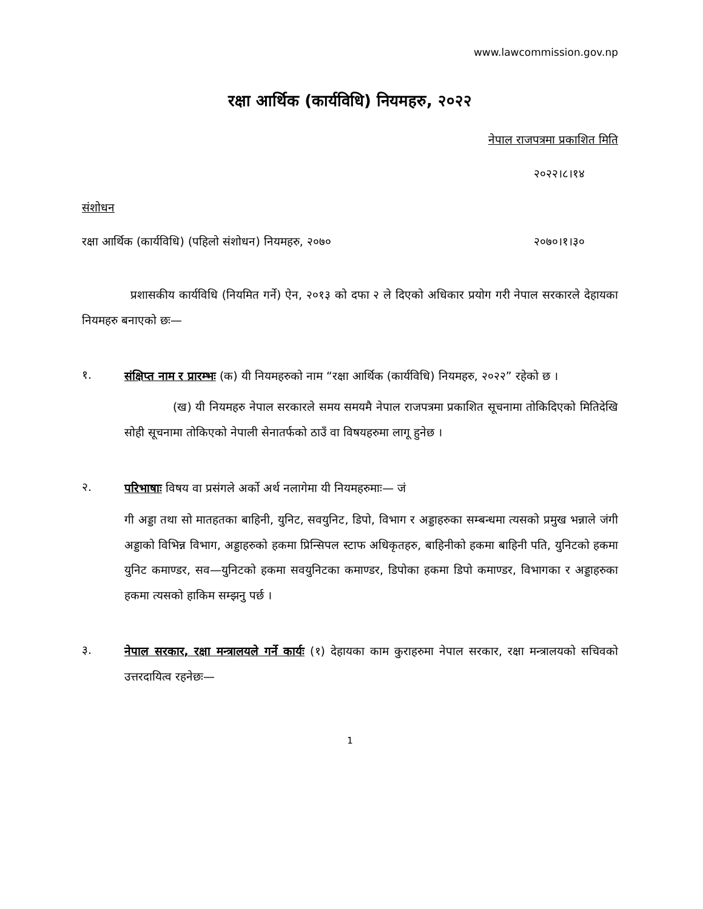www.lawcommission.gov.np
रक्षा आर्थिक (कार्यविधि) नियमहरु, २०२२
नेपाल राजपत्रमा प्रकाशित मिति
२०२२।८।१४
संशोधन
रक्षा आर्थिक (कार्यविधि) (पहिलो संशोधन) नियमहरु, २०७० २०७०।१।३०
प्रशासकीय कार्यविधि (नियमित गर्ने) ऐन, २०१३ को दफा २ ले दिएको अधिकार प्रयोग गरी नेपाल सरकारले देहायका नियमहरु बनाएको छः—
१.
संक्षिप्त नाम र प्रारम्भः (क) यी नियमहरुको नाम “रक्षा आर्थिक (कार्यविधि) नियमहरु, २०२२” रहेको छ ।
(ख) यी नियमहरु नेपाल सरकारले समय समयमै नेपाल राजपत्रमा प्रकाशित सूचनामा तोकिदिएको मितिदेखि सोही सूचनामा तोकिएको नेपाली सेनातर्फको ठाउँ वा विषयहरुमा लागू हुनेछ ।
२.
परिभाषाः विषय वा प्रसंगले अर्को अर्थ नलागेमा यी नियमहरुमाः— जं
गी अड्डा तथा सो मातहतका बाहिनी, युनिट, सवयुनिट, डिपो, विभाग र अड्डाहरुका सम्बन्धमा त्यसको प्रमुख भन्नाले जंगी अड्डाको विभिन्न विभाग, अड्डाहरुको हकमा प्रिन्सिपल स्टाफ अधिकृतहरु, बाहिनीको हकमा बाहिनी पति, युनिटको हकमा युनिट कमाण्डर, सव—युनिटको हकमा सवयुनिटका कमाण्डर, डिपोका हकमा डिपो कमाण्डर, विभागका र अड्डाहरुका हकमा त्यसको हाकिम सम्झनु पर्छ ।
३.
नेपाल सरकार, रक्षा मन्त्रालयले गर्ने कार्यः (१) देहायका काम कुराहरुमा नेपाल सरकार, रक्षा मन्त्रालयको सचिवको उत्तरदायित्व रहनेछः—
1